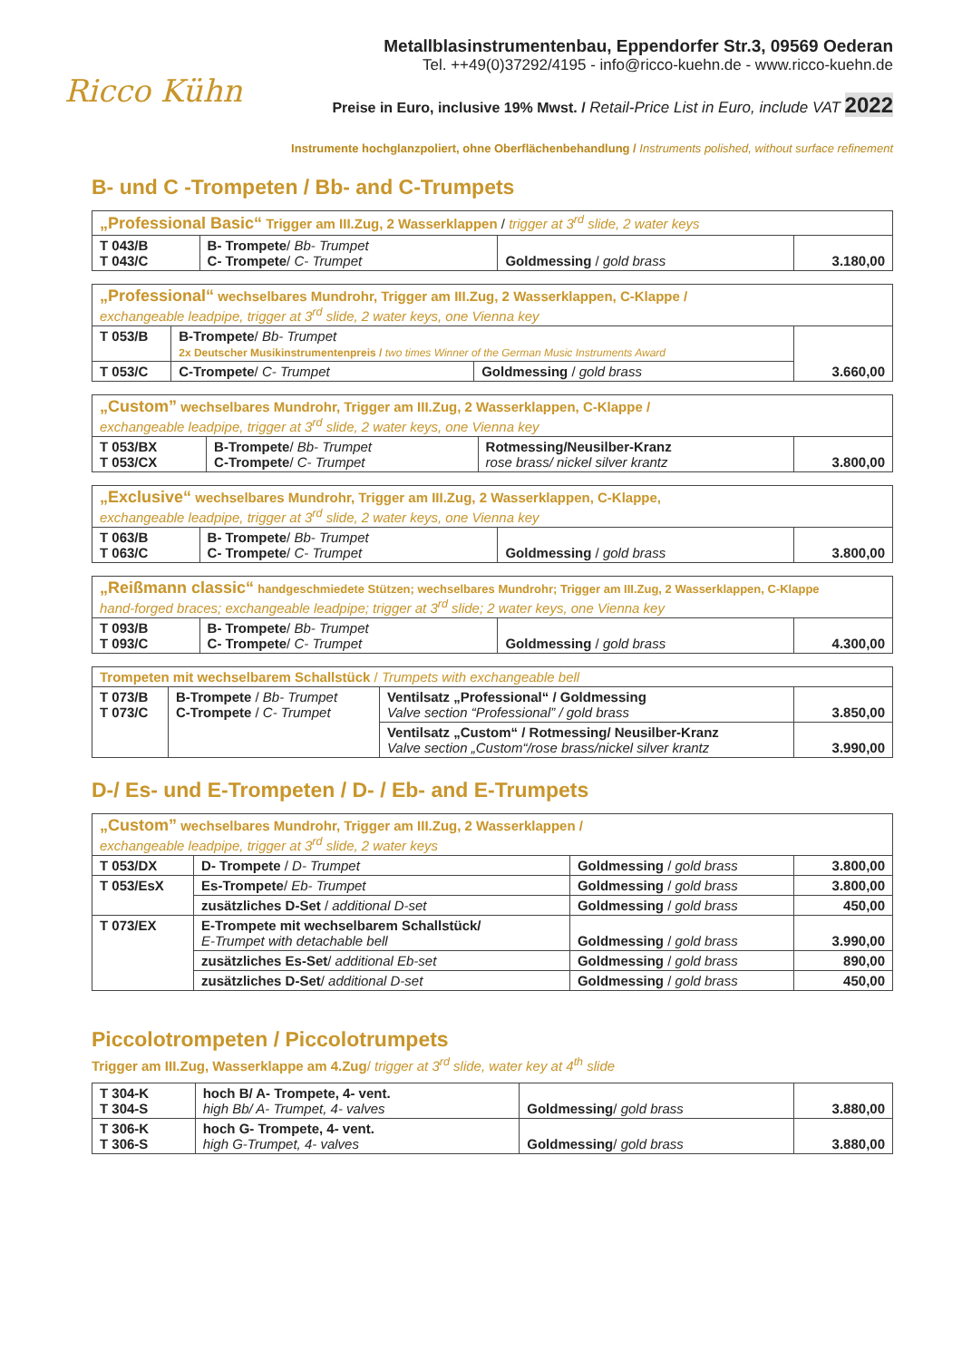Ricco Kühn
Metallblasinstrumentenbau, Eppendorfer Str.3, 09569 Oederan
Tel. ++49(0)37292/4195 - info@ricco-kuehn.de - www.ricco-kuehn.de
Preise in Euro, inclusive 19% Mwst. / Retail-Price List in Euro, include VAT 2022
Instrumente hochglanzpoliert, ohne Oberflächenbehandlung / Instruments polished, without surface refinement
B- und C -Trompeten / Bb- and C-Trumpets
| „Professional Basic“ Trigger am III.Zug, 2 Wasserklappen / trigger at 3<sup>rd</sup> slide, 2 water keys | | | |
| T 043/B T 043/C | B- Trompete / Bb- Trumpet C- Trompete / C- Trumpet | Goldmessing / gold brass | 3.180,00 |
| „Professional“ wechselbares Mundrohr, Trigger am III.Zug, 2 Wasserklappen, C-Klappe / exchangeable leadpipe, trigger at 3<sup>rd</sup> slide, 2 water keys, one Vienna key | | | |
| T 053/B | B-Trompete / Bb- Trumpet 2x Deutscher Musikinstrumentenpreis / two times Winner of the German Music Instruments Award | | 3.660,00 |
| T 053/C | C-Trompete / C- Trumpet | Goldmessing / gold brass | |
| „Custom” wechselbares Mundrohr, Trigger am III.Zug, 2 Wasserklappen, C-Klappe / exchangeable leadpipe, trigger at 3<sup>rd</sup> slide, 2 water keys, one Vienna key | | | |
| T 053/BX T 053/CX | B-Trompete / Bb- Trumpet C-Trompete / C- Trumpet | Rotmessing/Neusilber-Kranz rose brass/ nickel silver krantz | 3.800,00 |
| „Exclusive“ wechselbares Mundrohr, Trigger am III.Zug, 2 Wasserklappen, C-Klappe, exchangeable leadpipe, trigger at 3<sup>rd</sup> slide, 2 water keys, one Vienna key | | | |
| T 063/B T 063/C | B- Trompete / Bb- Trumpet C- Trompete / C- Trumpet | Goldmessing / gold brass | 3.800,00 |
| „Reißmann classic“ handgeschmiedete Stützen; wechselbares Mundrohr; Trigger am III.Zug, 2 Wasserklappen, C-Klappe hand-forged braces; exchangeable leadpipe; trigger at 3<sup>rd</sup> slide; 2 water keys, one Vienna key | | | |
| T 093/B T 093/C | B- Trompete / Bb- Trumpet C- Trompete / C- Trumpet | Goldmessing / gold brass | 4.300,00 |
| Trompeten mit wechselbarem Schallstück / Trumpets with exchangeable bell | | | |
| T 073/B T 073/C | B-Trompete / Bb- Trumpet C-Trompete / C- Trumpet | Ventilsatz „Professional“ / Goldmessing Valve section “Professional” / gold brass | 3.850,00 |
| | | Ventilsatz „Custom“ / Rotmessing/ Neusilber-Kranz Valve section „Custom“/rose brass/nickel silver krantz | 3.990,00 |
D-/ Es- und E-Trompeten / D- / Eb- and E-Trumpets
| „Custom” wechselbares Mundrohr, Trigger am III.Zug, 2 Wasserklappen / exchangeable leadpipe, trigger at 3<sup>rd</sup> slide, 2 water keys | | | |
| T 053/DX | D- Trompete / D- Trumpet | Goldmessing / gold brass | 3.800,00 |
| T 053/EsX | Es-Trompete / Eb- Trumpet | Goldmessing / gold brass | 3.800,00 |
| | zusätzliches D-Set / additional D-set | Goldmessing / gold brass | 450,00 |
| T 073/EX | E-Trompete mit wechselbarem Schallstück/ E-Trumpet with detachable bell | Goldmessing / gold brass | 3.990,00 |
| | zusätzliches Es-Set / additional Eb-set | Goldmessing / gold brass | 890,00 |
| | zusätzliches D-Set / additional D-set | Goldmessing / gold brass | 450,00 |
Piccolotrompeten / Piccolotrumpets
Trigger am III.Zug, Wasserklappe am 4.Zug/ trigger at 3<sup>rd</sup> slide, water key at 4<sup>th</sup> slide
| T 304-K T 304-S | hoch B/ A- Trompete, 4- vent. high Bb/ A- Trumpet, 4- valves | Goldmessing / gold brass | 3.880,00 |
| T 306-K T 306-S | hoch G- Trompete, 4- vent. high G-Trumpet, 4- valves | Goldmessing / gold brass | 3.880,00 |